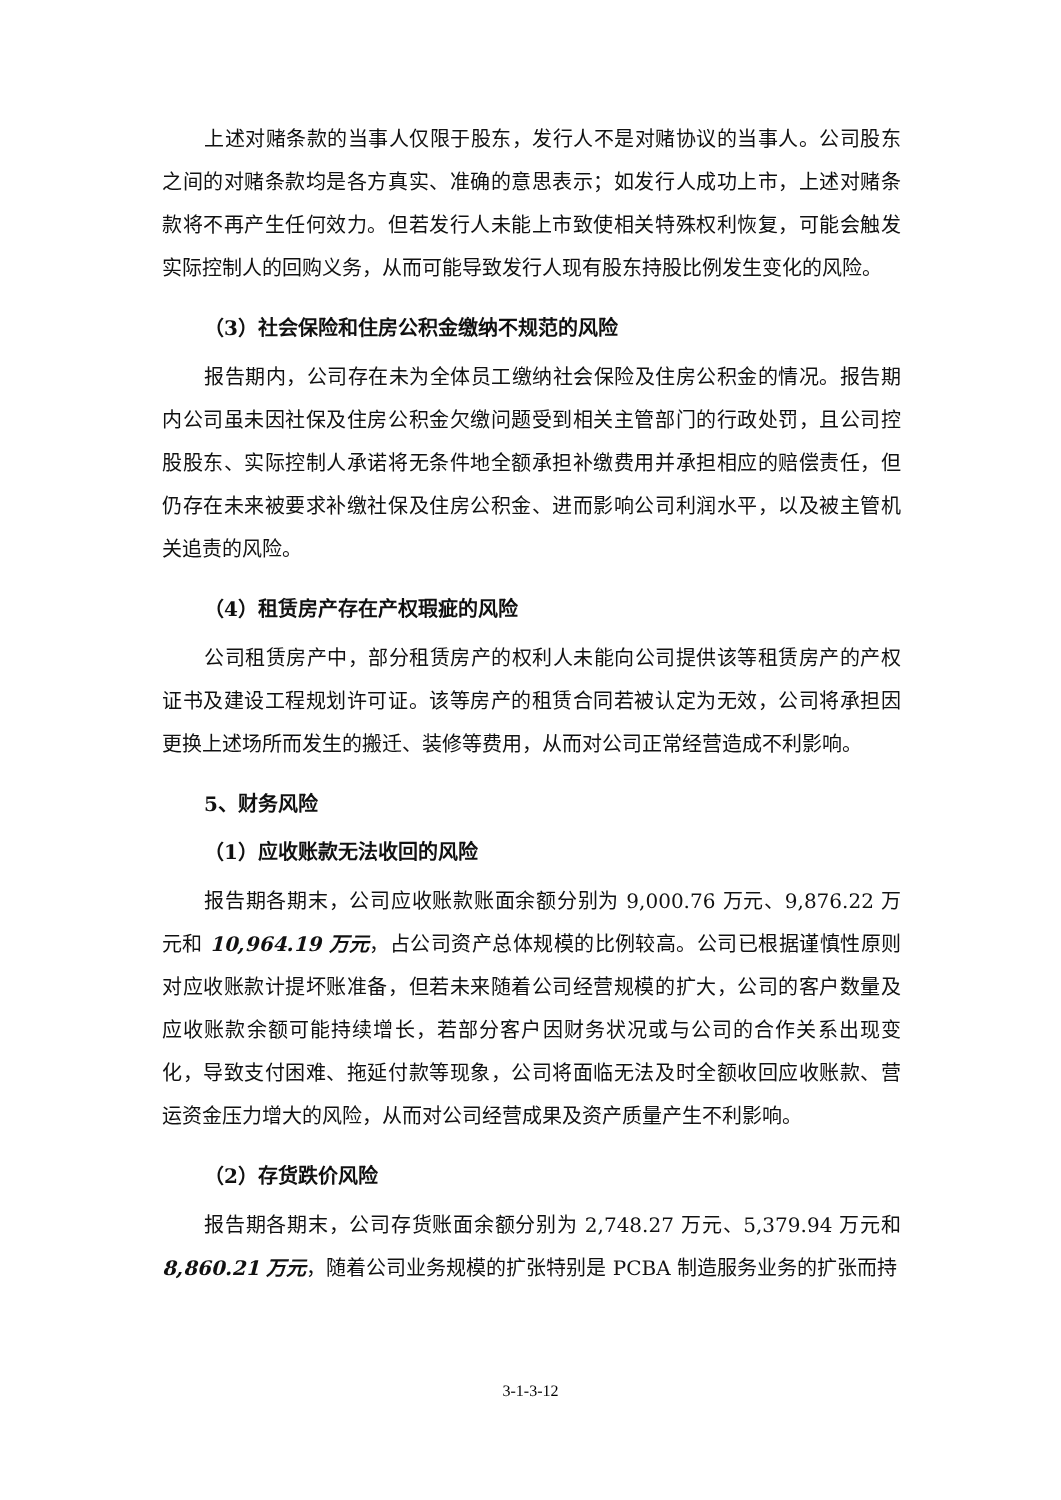上述对赌条款的当事人仅限于股东，发行人不是对赌协议的当事人。公司股东之间的对赌条款均是各方真实、准确的意思表示；如发行人成功上市，上述对赌条款将不再产生任何效力。但若发行人未能上市致使相关特殊权利恢复，可能会触发实际控制人的回购义务，从而可能导致发行人现有股东持股比例发生变化的风险。
（3）社会保险和住房公积金缴纳不规范的风险
报告期内，公司存在未为全体员工缴纳社会保险及住房公积金的情况。报告期内公司虽未因社保及住房公积金欠缴问题受到相关主管部门的行政处罚，且公司控股股东、实际控制人承诺将无条件地全额承担补缴费用并承担相应的赔偿责任，但仍存在未来被要求补缴社保及住房公积金、进而影响公司利润水平，以及被主管机关追责的风险。
（4）租赁房产存在产权瑕疵的风险
公司租赁房产中，部分租赁房产的权利人未能向公司提供该等租赁房产的产权证书及建设工程规划许可证。该等房产的租赁合同若被认定为无效，公司将承担因更换上述场所而发生的搬迁、装修等费用，从而对公司正常经营造成不利影响。
5、财务风险
（1）应收账款无法收回的风险
报告期各期末，公司应收账款账面余额分别为 9,000.76 万元、9,876.22 万元和 10,964.19 万元，占公司资产总体规模的比例较高。公司已根据谨慎性原则对应收账款计提坏账准备，但若未来随着公司经营规模的扩大，公司的客户数量及应收账款余额可能持续增长，若部分客户因财务状况或与公司的合作关系出现变化，导致支付困难、拖延付款等现象，公司将面临无法及时全额收回应收账款、营运资金压力增大的风险，从而对公司经营成果及资产质量产生不利影响。
（2）存货跌价风险
报告期各期末，公司存货账面余额分别为 2,748.27 万元、5,379.94 万元和 8,860.21 万元，随着公司业务规模的扩张特别是 PCBA 制造服务业务的扩张而持
3-1-3-12